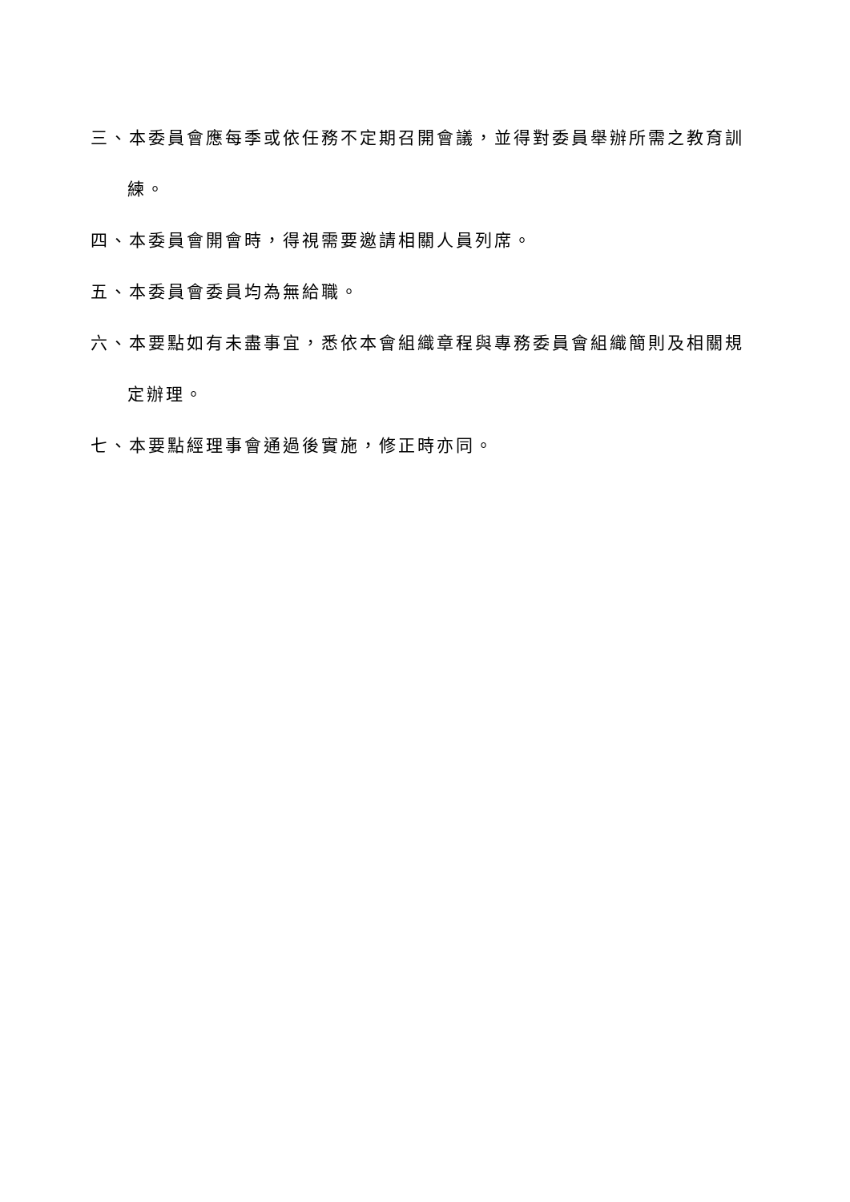三、本委員會應每季或依任務不定期召開會議，並得對委員舉辦所需之教育訓練。
四、本委員會開會時，得視需要邀請相關人員列席。
五、本委員會委員均為無給職。
六、本要點如有未盡事宜，悉依本會組織章程與專務委員會組織簡則及相關規定辦理。
七、本要點經理事會通過後實施，修正時亦同。